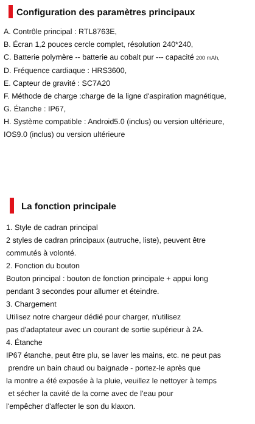Configuration des paramètres principaux
A. Contrôle principal : RTL8763E,
B. Écran 1,2 pouces cercle complet, résolution 240*240,
C. Batterie polymère -- batterie au cobalt pur --- capacité 200 mAh,
D. Fréquence cardiaque : HRS3600,
E. Capteur de gravité : SC7A20
F. Méthode de charge :charge de la ligne d'aspiration magnétique,
G. Étanche : IP67,
H. Système compatible : Android5.0 (inclus) ou version ultérieure,
IOS9.0 (inclus) ou version ultérieure
La fonction principale
1. Style de cadran principal
2 styles de cadran principaux (autruche, liste), peuvent être
commutés à volonté.
2. Fonction du bouton
Bouton principal : bouton de fonction principale + appui long
pendant 3 secondes pour allumer et éteindre.
3. Chargement
Utilisez notre chargeur dédié pour charger, n'utilisez
pas d'adaptateur avec un courant de sortie supérieur à 2A.
4. Étanche
IP67 étanche, peut être plu, se laver les mains, etc. ne peut pas
prendre un bain chaud ou baignade - portez-le après que
la montre a été exposée à la pluie, veuillez le nettoyer à temps
et sécher la cavité de la corne avec de l'eau pour
l'empêcher d'affecter le son du klaxon.